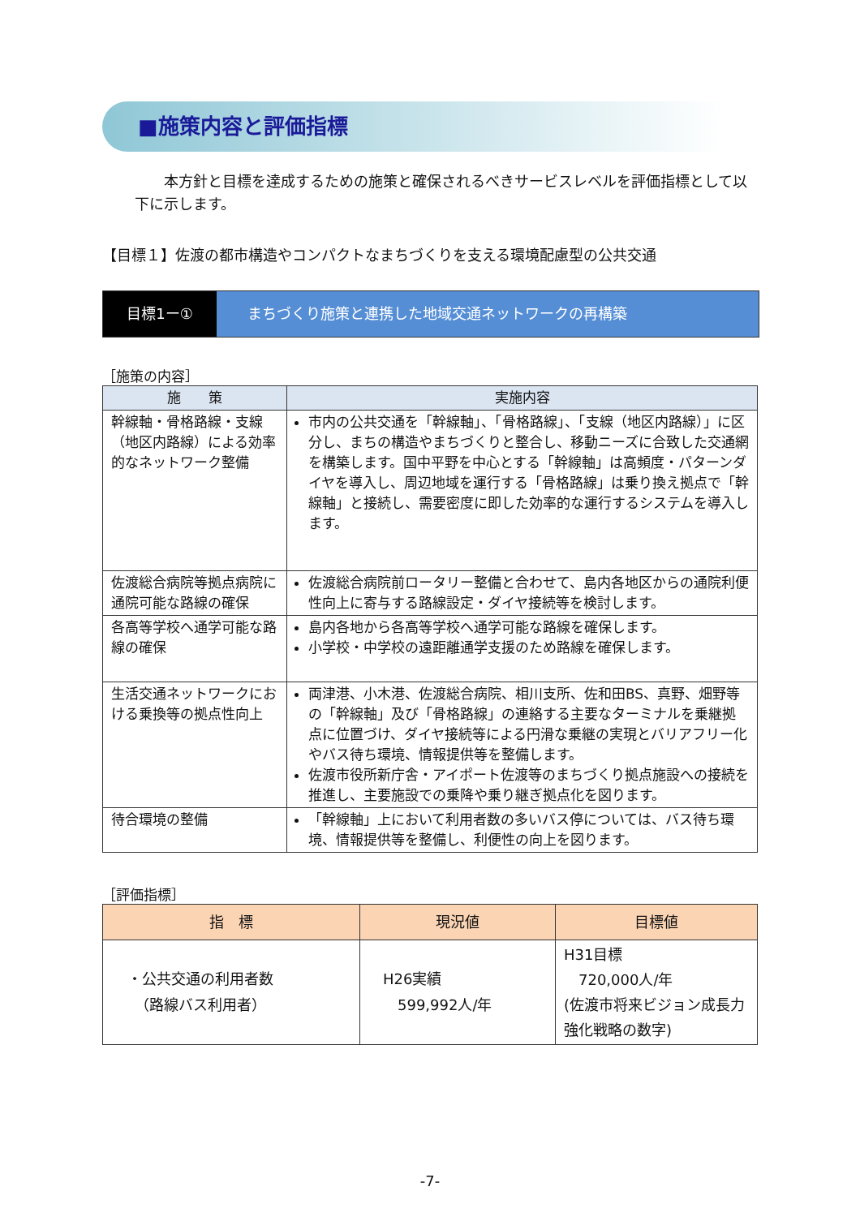■施策内容と評価指標
本方針と目標を達成するための施策と確保されるべきサービスレベルを評価指標として以下に示します。
【目標１】佐渡の都市構造やコンパクトなまちづくりを支える環境配慮型の公共交通
目標1ー① まちづくり施策と連携した地域交通ネットワークの再構築
［施策の内容］
| 施 策 | 実施内容 |
| --- | --- |
| 幹線軸・骨格路線・支線（地区内路線）による効率的なネットワーク整備 | 市内の公共交通を「幹線軸」、「骨格路線」、「支線（地区内路線）」に区分し、まちの構造やまちづくりと整合し、移動ニーズに合致した交通網を構築します。国中平野を中心とする「幹線軸」は高頻度・パターンダイヤを導入し、周辺地域を運行する「骨格路線」は乗り換え拠点で「幹線軸」と接続し、需要密度に即した効率的な運行するシステムを導入します。 |
| 佐渡総合病院等拠点病院に通院可能な路線の確保 | 佐渡総合病院前ロータリー整備と合わせて、島内各地区からの通院利便性向上に寄与する路線設定・ダイヤ接続等を検討します。 |
| 各高等学校へ通学可能な路線の確保 | 島内各地から各高等学校へ通学可能な路線を確保します。 小学校・中学校の遠距離通学支援のため路線を確保します。 |
| 生活交通ネットワークにおける乗換等の拠点性向上 | 両津港、小木港、佐渡総合病院、相川支所、佐和田BS、真野、畑野等の「幹線軸」及び「骨格路線」の連絡する主要なターミナルを乗継拠点に位置づけ、ダイヤ接続等による円滑な乗継の実現とバリアフリー化やバス待ち環境、情報提供等を整備します。 佐渡市役所新庁舎・アイポート佐渡等のまちづくり拠点施設への接続を推進し、主要施設での乗降や乗り継ぎ拠点化を図ります。 |
| 待合環境の整備 | 「幹線軸」上において利用者数の多いバス停については、バス待ち環境、情報提供等を整備し、利便性の向上を図ります。 |
［評価指標］
| 指 標 | 現況値 | 目標値 |
| --- | --- | --- |
| ・公共交通の利用者数 （路線バス利用者） | H26実績 599,992人/年 | H31目標 720,000人/年 (佐渡市将来ビジョン成長力強化戦略の数字) |
-7-